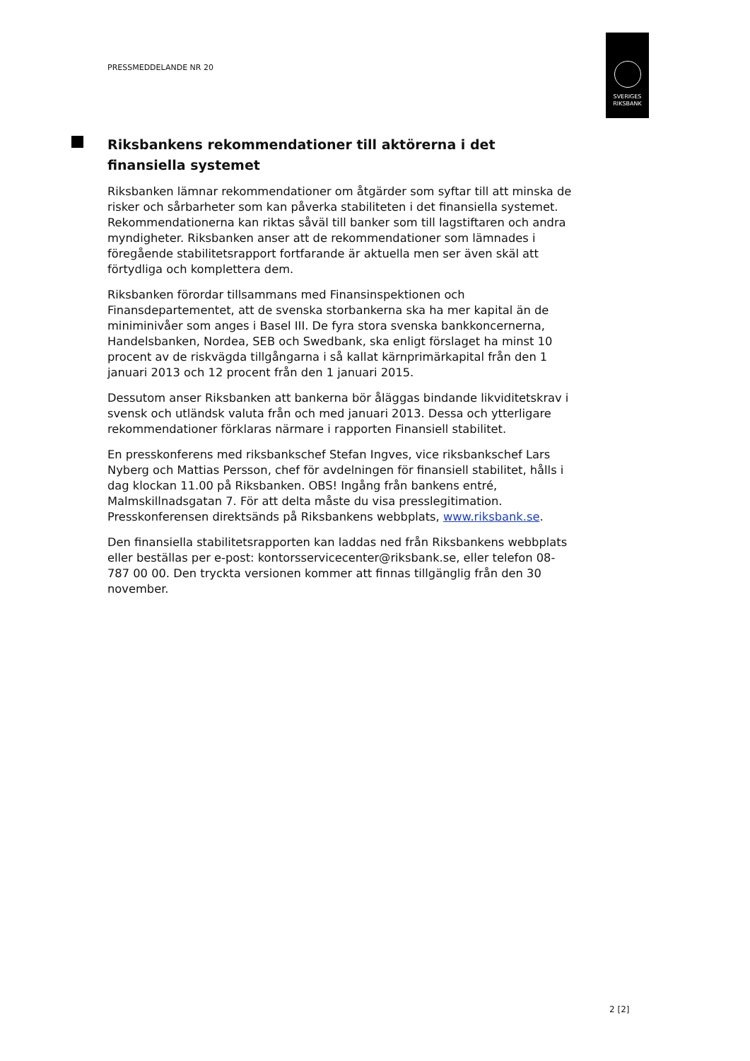PRESSMEDDELANDE NR 20
SVERIGES
RIKSBANK
Riksbankens rekommendationer till aktörerna i det finansiella systemet
Riksbanken lämnar rekommendationer om åtgärder som syftar till att minska de risker och sårbarheter som kan påverka stabiliteten i det finansiella systemet. Rekommendationerna kan riktas såväl till banker som till lagstiftaren och andra myndigheter. Riksbanken anser att de rekommendationer som lämnades i föregående stabilitetsrapport fortfarande är aktuella men ser även skäl att förtydliga och komplettera dem.
Riksbanken förordar tillsammans med Finansinspektionen och Finansdepartementet, att de svenska storbankerna ska ha mer kapital än de miniminivåer som anges i Basel III. De fyra stora svenska bankkoncernerna, Handelsbanken, Nordea, SEB och Swedbank, ska enligt förslaget ha minst 10 procent av de riskvägda tillgångarna i så kallat kärnprimärkapital från den 1 januari 2013 och 12 procent från den 1 januari 2015.
Dessutom anser Riksbanken att bankerna bör åläggas bindande likviditetskrav i svensk och utländsk valuta från och med januari 2013. Dessa och ytterligare rekommendationer förklaras närmare i rapporten Finansiell stabilitet.
En presskonferens med riksbankschef Stefan Ingves, vice riksbankschef Lars Nyberg och Mattias Persson, chef för avdelningen för finansiell stabilitet, hålls i dag klockan 11.00 på Riksbanken. OBS! Ingång från bankens entré, Malmskillnadsgatan 7. För att delta måste du visa presslegitimation. Presskonferensen direktsänds på Riksbankens webbplats, www.riksbank.se.
Den finansiella stabilitetsrapporten kan laddas ned från Riksbankens webbplats eller beställas per e-post: kontorsservicecenter@riksbank.se, eller telefon 08-787 00 00. Den tryckta versionen kommer att finnas tillgänglig från den 30 november.
2 [2]